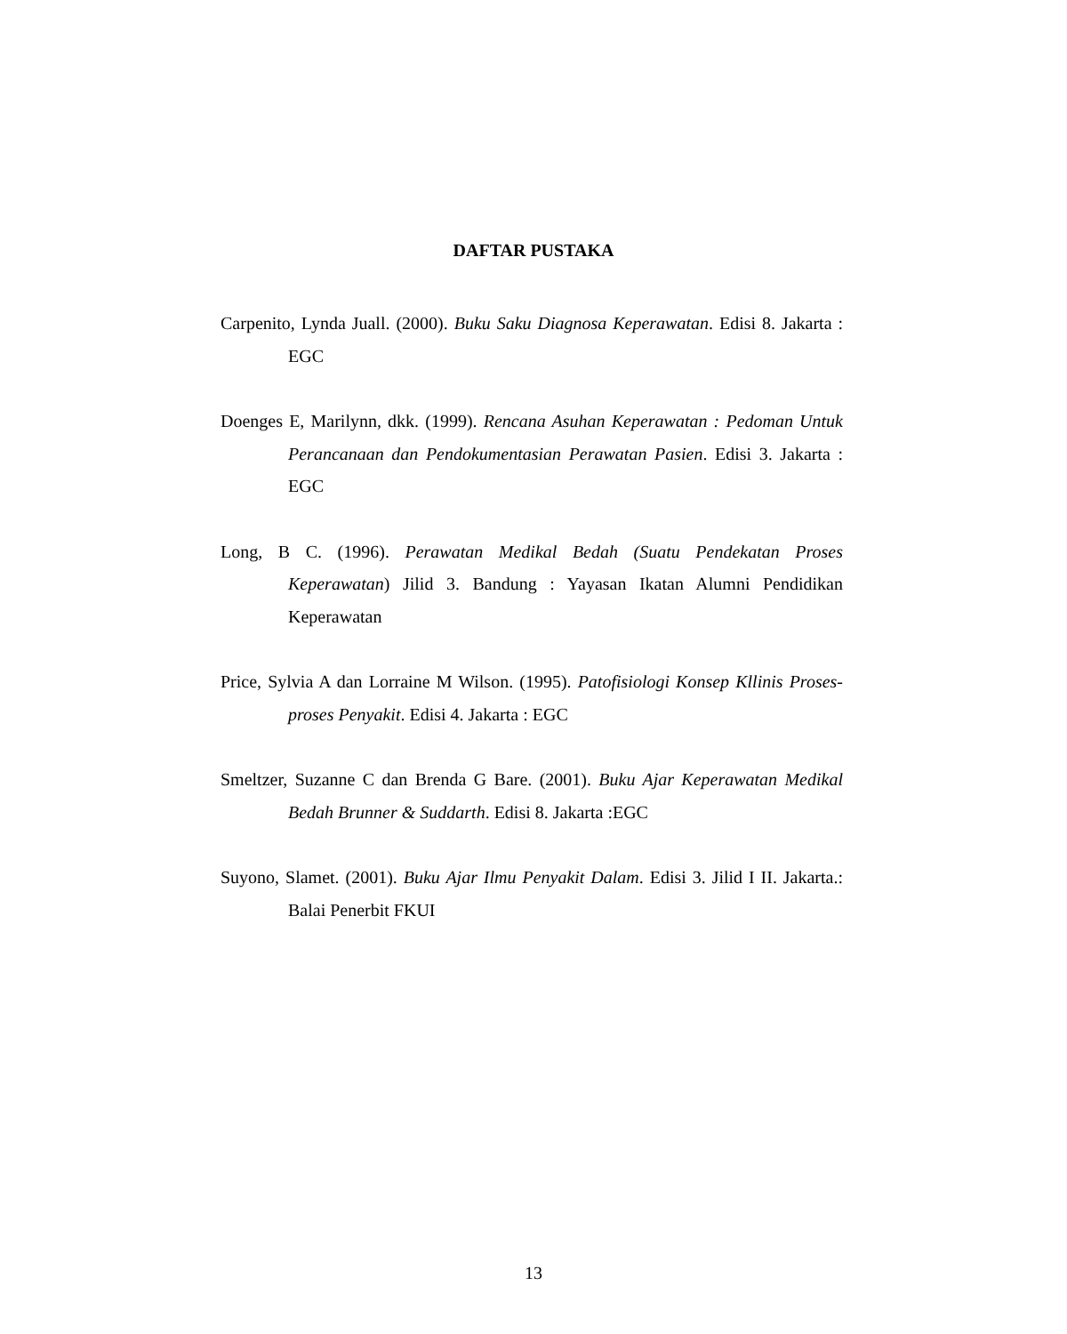DAFTAR PUSTAKA
Carpenito, Lynda Juall. (2000). Buku Saku Diagnosa Keperawatan. Edisi 8. Jakarta : EGC
Doenges E, Marilynn, dkk. (1999). Rencana Asuhan Keperawatan : Pedoman Untuk Perancanaan dan Pendokumentasian Perawatan Pasien. Edisi 3. Jakarta : EGC
Long, B C. (1996). Perawatan Medikal Bedah (Suatu Pendekatan Proses Keperawatan) Jilid 3. Bandung : Yayasan Ikatan Alumni Pendidikan Keperawatan
Price, Sylvia A dan Lorraine M Wilson. (1995). Patofisiologi Konsep Kllinis Proses-proses Penyakit. Edisi 4. Jakarta : EGC
Smeltzer, Suzanne C dan Brenda G Bare. (2001). Buku Ajar Keperawatan Medikal Bedah Brunner & Suddarth. Edisi 8. Jakarta :EGC
Suyono, Slamet. (2001). Buku Ajar Ilmu Penyakit Dalam. Edisi 3. Jilid I II. Jakarta.: Balai Penerbit FKUI
13